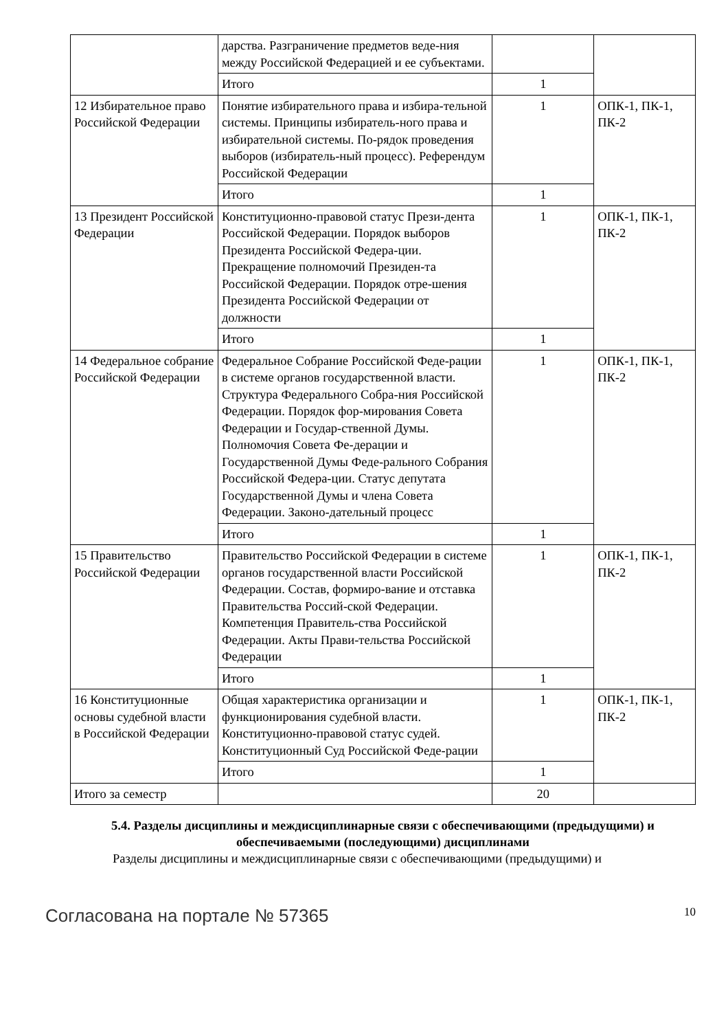| | дарства. Разграничение предметов веде-ния между Российской Федерацией и ее субъектами. | | |
| | Итого | 1 | |
| 12 Избирательное право Российской Федерации | Понятие избирательного права и избира-тельной системы. Принципы избиратель-ного права и избирательной системы. По-рядок проведения выборов (избиратель-ный процесс). Референдум Российской Федерации | 1 | ОПК-1, ПК-1, ПК-2 |
| | Итого | 1 | |
| 13 Президент Российской Федерации | Конституционно-правовой статус Прези-дента Российской Федерации. Порядок выборов Президента Российской Федера-ции. Прекращение полномочий Президен-та Российской Федерации. Порядок отре-шения Президента Российской Федерации от должности | 1 | ОПК-1, ПК-1, ПК-2 |
| | Итого | 1 | |
| 14 Федеральное собрание Российской Федерации | Федеральное Собрание Российской Феде-рации в системе органов государственной власти. Структура Федерального Собра-ния Российской Федерации. Порядок фор-мирования Совета Федерации и Государ-ственной Думы. Полномочия Совета Фе-дерации и Государственной Думы Феде-рального Собрания Российской Федера-ции. Статус депутата Государственной Думы и члена Совета Федерации. Законо-дательный процесс | 1 | ОПК-1, ПК-1, ПК-2 |
| | Итого | 1 | |
| 15 Правительство Российской Федерации | Правительство Российской Федерации в системе органов государственной власти Российской Федерации. Состав, формиро-вание и отставка Правительства Россий-ской Федерации. Компетенция Правитель-ства Российской Федерации. Акты Прави-тельства Российской Федерации | 1 | ОПК-1, ПК-1, ПК-2 |
| | Итого | 1 | |
| 16 Конституционные основы судебной власти в Российской Федерации | Общая характеристика организации и функционирования судебной власти. Конституционно-правовой статус судей. Конституционный Суд Российской Феде-рации | 1 | ОПК-1, ПК-1, ПК-2 |
| | Итого | 1 | |
| Итого за семестр | | 20 | |
5.4. Разделы дисциплины и междисциплинарные связи с обеспечивающими (предыдущими) и обеспечиваемыми (последующими) дисциплинами
Разделы дисциплины и междисциплинарные связи с обеспечивающими (предыдущими) и
Согласована на портале № 57365 10